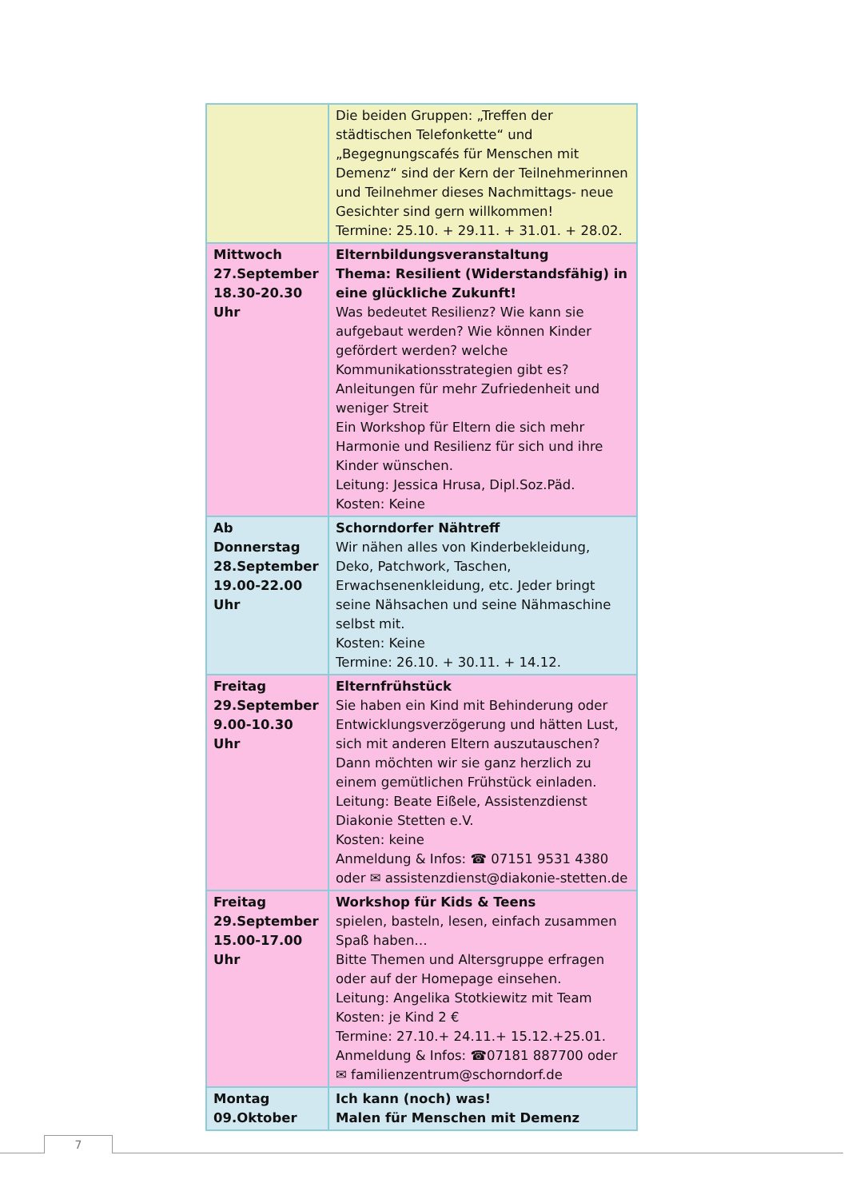| | Die beiden Gruppen: „Treffen der städtischen Telefonkette“ und „Begegnungscafés für Menschen mit Demenz“ sind der Kern der Teilnehmerinnen und Teilnehmer dieses Nachmittags- neue Gesichter sind gern willkommen! Termine: 25.10. + 29.11. + 31.01. + 28.02. |
| Mittwoch 27.September 18.30-20.30 Uhr | Elternbildungsveranstaltung Thema: Resilient (Widerstandsfähig) in eine glückliche Zukunft! Was bedeutet Resilienz? Wie kann sie aufgebaut werden? Wie können Kinder gefördert werden? welche Kommunikationsstrategien gibt es? Anleitungen für mehr Zufriedenheit und weniger Streit Ein Workshop für Eltern die sich mehr Harmonie und Resilienz für sich und ihre Kinder wünschen. Leitung: Jessica Hrusa, Dipl.Soz.Päd. Kosten: Keine |
| Ab Donnerstag 28.September 19.00-22.00 Uhr | Schorndorfer Nähtreff Wir nähen alles von Kinderbekleidung, Deko, Patchwork, Taschen, Erwachsenenkleidung, etc. Jeder bringt seine Nähsachen und seine Nähmaschine selbst mit. Kosten: Keine Termine: 26.10. + 30.11. + 14.12. |
| Freitag 29.September 9.00-10.30 Uhr | Elternfrühstück Sie haben ein Kind mit Behinderung oder Entwicklungsverzögerung und hätten Lust, sich mit anderen Eltern auszutauschen? Dann möchten wir sie ganz herzlich zu einem gemütlichen Frühstück einladen. Leitung: Beate Eißele, Assistenzdienst Diakonie Stetten e.V. Kosten: keine Anmeldung & Infos: ☎ 07151 9531 4380 oder ✉ assistenzdienst@diakonie-stetten.de |
| Freitag 29.September 15.00-17.00 Uhr | Workshop für Kids & Teens spielen, basteln, lesen, einfach zusammen Spaß haben… Bitte Themen und Altersgruppe erfragen oder auf der Homepage einsehen. Leitung: Angelika Stotkiewitz mit Team Kosten: je Kind 2 € Termine: 27.10.+ 24.11.+ 15.12.+25.01. Anmeldung & Infos: ☎07181 887700 oder ✉ familienzentrum@schorndorf.de |
| Montag 09.Oktober | Ich kann (noch) was! Malen für Menschen mit Demenz |
7